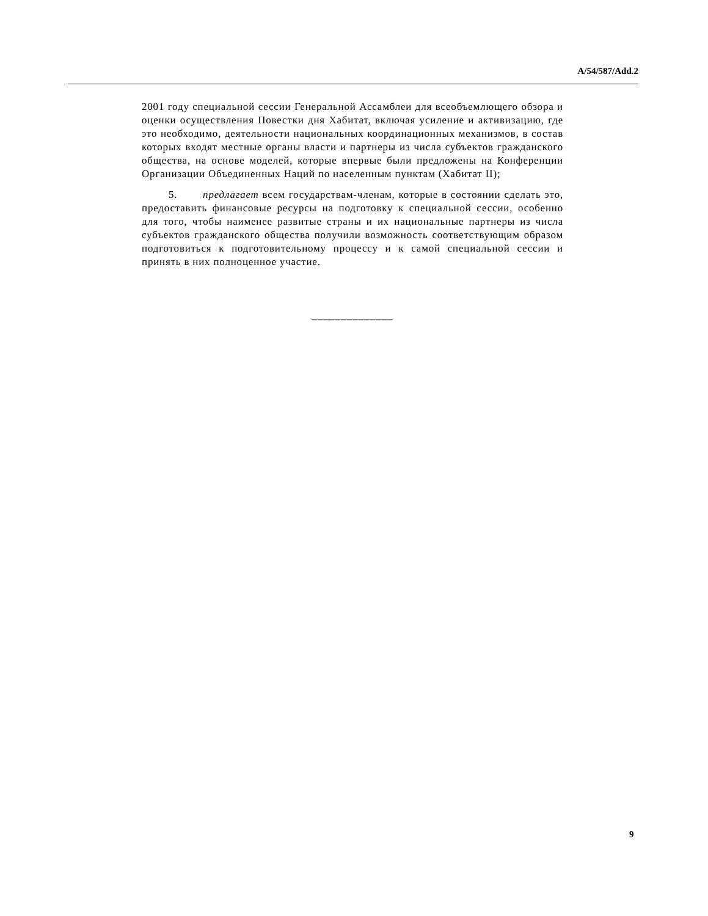A/54/587/Add.2
2001 году специальной сессии Генеральной Ассамблеи для всеобъемлющего обзора и оценки осуществления Повестки дня Хабитат, включая усиление и активизацию, где это необходимо, деятельности национальных координационных механизмов, в состав которых входят местные органы власти и партнеры из числа субъектов гражданского общества, на основе моделей, которые впервые были предложены на Конференции Организации Объединенных Наций по населенным пунктам (Хабитат II);
5. предлагает всем государствам-членам, которые в состоянии сделать это, предоставить финансовые ресурсы на подготовку к специальной сессии, особенно для того, чтобы наименее развитые страны и их национальные партнеры из числа субъектов гражданского общества получили возможность соответствующим образом подготовиться к подготовительному процессу и к самой специальной сессии и принять в них полноценное участие.
______________
9